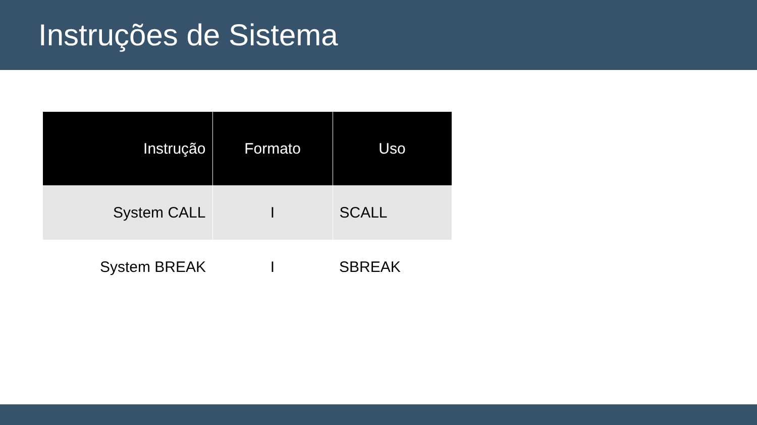Instruções de Sistema
| Instrução | Formato | Uso |
| --- | --- | --- |
| System CALL | I | SCALL |
| System BREAK | I | SBREAK |